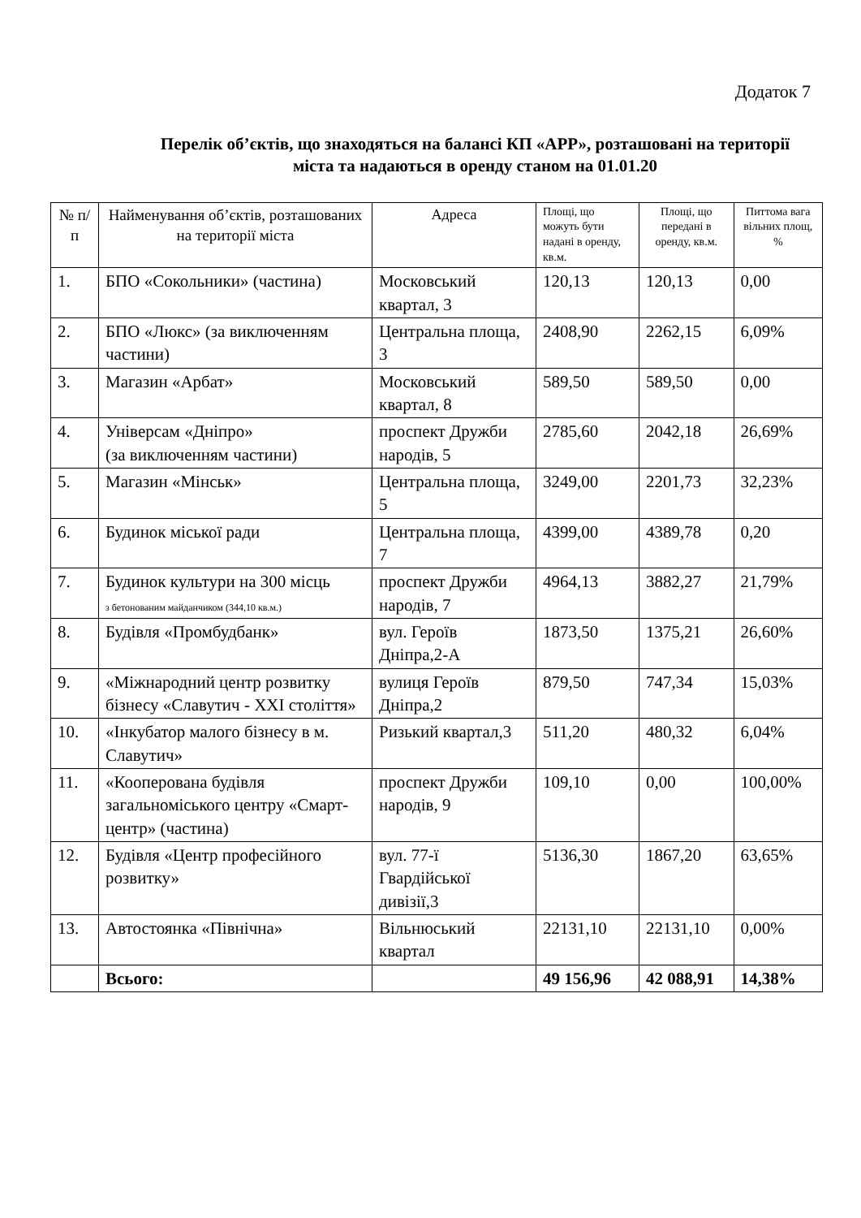Додаток 7
Перелік об’єктів, що знаходяться на балансі КП «АРР», розташовані на території міста та надаються в оренду станом на 01.01.20
| № п/п | Найменування об’єктів, розташованих на території міста | Адреса | Площі, що можуть бути надані в оренду, кв.м. | Площі, що передані в оренду, кв.м. | Питтома вага вільних площ, % |
| --- | --- | --- | --- | --- | --- |
| 1. | БПО «Сокольники» (частина) | Московський квартал, 3 | 120,13 | 120,13 | 0,00 |
| 2. | БПО «Люкс» (за виключенням частини) | Центральна площа, 3 | 2408,90 | 2262,15 | 6,09% |
| 3. | Магазин «Арбат» | Московський квартал, 8 | 589,50 | 589,50 | 0,00 |
| 4. | Універсам «Дніпро» (за виключенням частини) | проспект Дружби народів, 5 | 2785,60 | 2042,18 | 26,69% |
| 5. | Магазин «Мінськ» | Центральна площа, 5 | 3249,00 | 2201,73 | 32,23% |
| 6. | Будинок міської ради | Центральна площа, 7 | 4399,00 | 4389,78 | 0,20 |
| 7. | Будинок культури на 300 місць з бетонованим майданчиком (344,10 кв.м.) | проспект Дружби народів, 7 | 4964,13 | 3882,27 | 21,79% |
| 8. | Будівля «Промбудбанк» | вул. Героїв Дніпра,2-А | 1873,50 | 1375,21 | 26,60% |
| 9. | «Міжнародний центр розвитку бізнесу «Славутич - XXI століття» | вулиця Героїв Дніпра,2 | 879,50 | 747,34 | 15,03% |
| 10. | «Інкубатор малого бізнесу в м. Славутич» | Ризький квартал,3 | 511,20 | 480,32 | 6,04% |
| 11. | «Кооперована будівля загальноміського центру «Смарт-центр» (частина) | проспект Дружби народів, 9 | 109,10 | 0,00 | 100,00% |
| 12. | Будівля «Центр професійного розвитку» | вул. 77-ї Гвардійської дивізії,3 | 5136,30 | 1867,20 | 63,65% |
| 13. | Автостоянка «Північна» | Вільнюський квартал | 22131,10 | 22131,10 | 0,00% |
| | Всього: | | 49 156,96 | 42 088,91 | 14,38% |